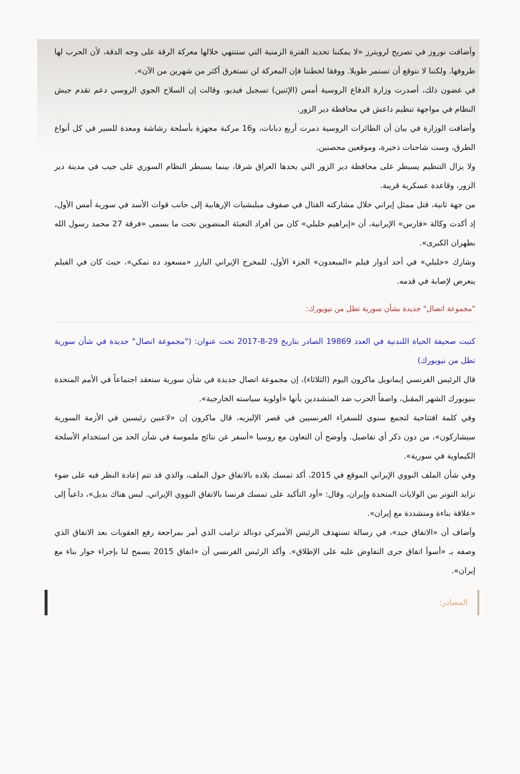وأضافت نوروز في تصريح لرويترز «لا يمكننا تحديد الفترة الزمنية التي ستنتهي خلالها معركة الرقة على وجه الدقة، لأن الحرب لها ظروفها. ولكننا لا نتوقع أن تستمر طويلا. ووفقا لخطتنا فإن المعركة لن تستغرق أكثر من شهرين من الآن».
في غضون ذلك، أصدرت وزارة الدفاع الروسية أمس (الإثنين) تسجيل فيديو، وقالت إن السلاح الجوي الروسي دعم تقدم جيش النظام في مواجهة تنظيم داعش في محافظة دير الزور.
وأضافت الوزارة في بيان أن الطائرات الروسية دمرت أربع دبابات، و16 مركبة مجهزة بأسلحة رشاشة ومعدة للسير في كل أنواع الطرق، وست شاحنات ذخيرة، وموقعين محصنين.
ولا يزال التنظيم يسيطر على محافظة دير الزور التي يحدها العراق شرقا، بينما يسيطر النظام السوري على جيب في مدينة دير الزور، وقاعدة عسكرية قريبة.
من جهة ثانية، قتل ممثل إيراني خلال مشاركته القتال في صفوف ميليشيات الإرهابية إلى جانب قوات الأسد في سورية أمس الأول، إذ أكدت وكالة «فارس» الإيرانية، أن «إبراهيم خليلي» كان من أفراد التعبئة المنضوين تحت ما يسمى «فرقة 27 محمد رسول الله بطهران الكبرى».
وشارك «خليلي» في أحد أدوار فيلم «المبعدون» الجزء الأول، للمخرج الإيراني البارز «مسعود ده نمكي»، حيث كان في الفيلم يتعرض لإصابة في قدمه.
"مجموعة اتصال" جديدة بشأن سورية تطل من نيويورك:
كتبت صحيفة الحياة اللندنية في العدد 19869 الصادر بتاريخ 29-8-2017 تحت عنوان: ("مجموعة اتصال" جديدة في شأن سورية تطل من نيويورك)
قال الرئيس الفرنسي إيمانويل ماكرون اليوم (الثلاثاء)، إن مجموعة اتصال جديدة في شأن سورية ستعقد اجتماعاً في الأمم المتحدة بنيويورك الشهر المقبل، واصفاً الحرب ضد المتشددين بأنها «أولوية سياسته الخارجية».
وفي كلمة افتتاحية لتجمع سنوي للسفراء الفرنسيين في قصر الإليزيه، قال ماكرون إن «لاعبين رئيسين في الأزمة السورية سيشاركون»، من دون ذكر أي تفاصيل. وأوضح أن التعاون مع روسيا «أسفر عن نتائج ملموسة في شأن الحد من استخدام الأسلحة الكيماوية في سورية».
وفي شأن الملف النووي الإيراني الموقع في 2015، أكد تمسك بلاده بالاتفاق حول الملف، والذي قد تتم إعادة النظر فيه على ضوء تزايد التوتر بين الولايات المتحدة وإيران، وقال: «أود التأكيد على تمسك فرنسا بالاتفاق النووي الإيراني. ليس هناك بديل»، داعياً إلى «علاقة بناءة ومتشددة مع إيران».
وأضاف أن «الاتفاق جيد»، في رسالة تستهدف الرئيس الأميركي دونالد ترامب الذي أمر بمراجعة رفع العقوبات بعد الاتفاق الذي وصفه بـ «أسوأ اتفاق جرى التفاوض عليه على الإطلاق». وأكد الرئيس الفرنسي أن «اتفاق 2015 يسمح لنا بإجراء حوار بناء مع إيران».
المصادر: